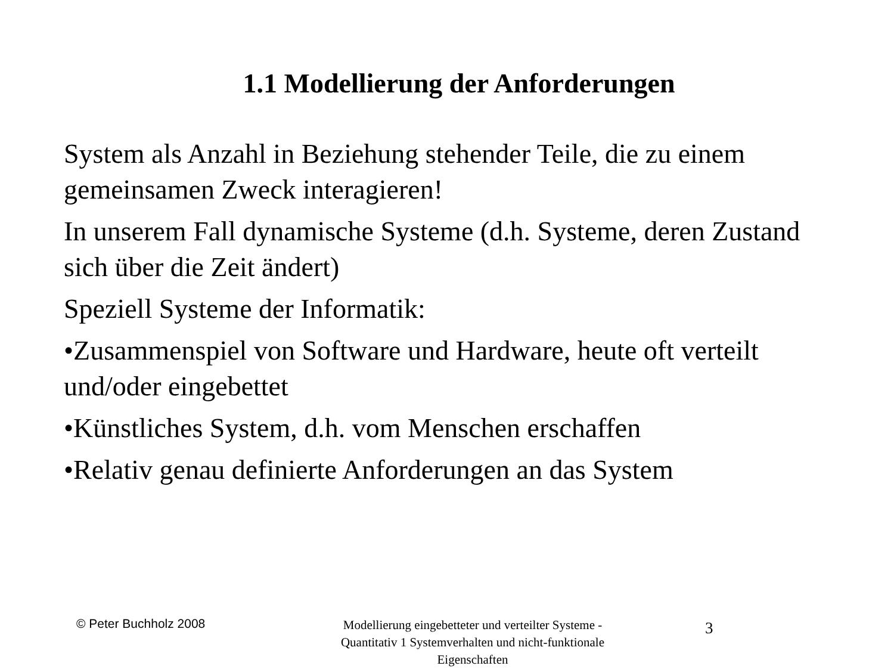1.1 Modellierung der Anforderungen
System als Anzahl in Beziehung stehender Teile, die zu einem gemeinsamen Zweck interagieren!
In unserem Fall dynamische Systeme (d.h. Systeme, deren Zustand sich über die Zeit ändert)
Speziell Systeme der Informatik:
•Zusammenspiel von Software und Hardware, heute oft verteilt und/oder eingebettet
•Künstliches System, d.h. vom Menschen erschaffen
•Relativ genau definierte Anforderungen an das System
© Peter Buchholz 2008
Modellierung eingebetteter und verteilter Systeme - Quantitativ 1 Systemverhalten und nicht-funktionale Eigenschaften
3